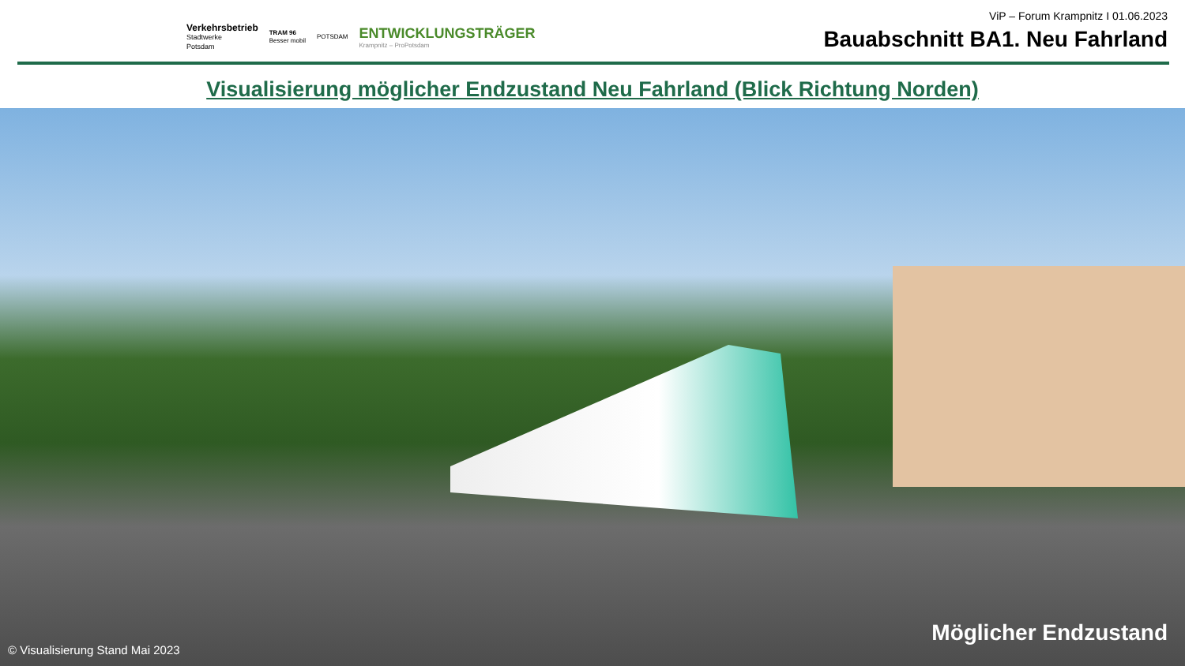Verkehrsbetrieb
Stadtwerke
Potsdam
TRAM 96
Besser mobil
POTSDAM
ENTWICKLUNGSTRÄGER
Krampnitz – ProPotsdam
ViP – Forum Krampnitz I 01.06.2023
Bauabschnitt BA1. Neu Fahrland
Visualisierung möglicher Endzustand Neu Fahrland (Blick Richtung Norden)
© Visualisierung Stand Mai 2023
Möglicher Endzustand